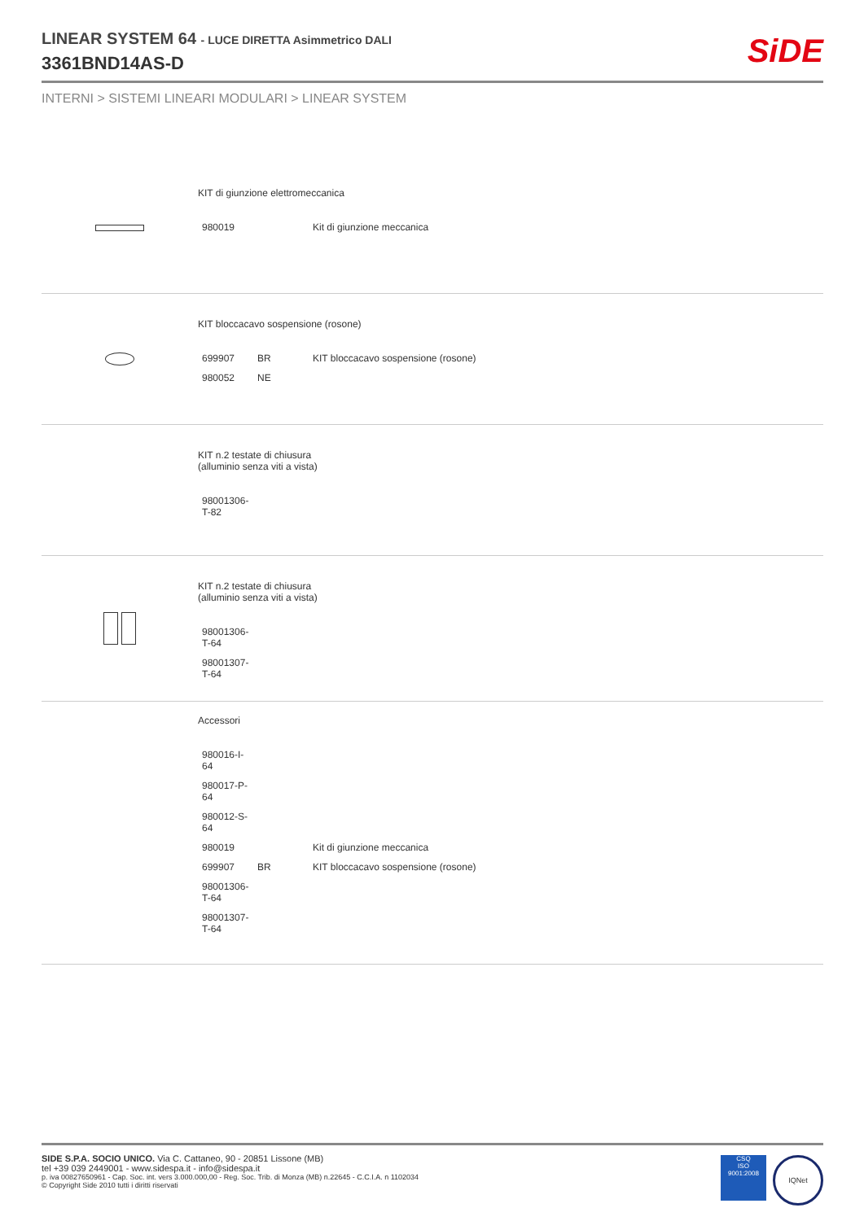LINEAR SYSTEM 64 - LUCE DIRETTA Asimmetrico DALI
3361BND14AS-D
SiDE
INTERNI > SISTEMI LINEARI MODULARI > LINEAR SYSTEM
KIT di giunzione elettromeccanica
| 980019 | | Kit di giunzione meccanica |
KIT bloccacavo sospensione (rosone)
| 699907 | BR | KIT bloccacavo sospensione (rosone) |
| 980052 | NE | |
KIT n.2 testate di chiusura
(alluminio senza viti a vista)
| 98001306-T-82 |
KIT n.2 testate di chiusura
(alluminio senza viti a vista)
| 98001306-T-64 |
| 98001307-T-64 |
Accessori
| 980016-I-64 | | |
| 980017-P-64 | | |
| 980012-S-64 | | |
| 980019 | | Kit di giunzione meccanica |
| 699907 | BR | KIT bloccacavo sospensione (rosone) |
| 98001306-T-64 | | |
| 98001307-T-64 | | |
SIDE S.P.A. SOCIO UNICO. Via C. Cattaneo, 90 - 20851 Lissone (MB)
tel +39 039 2449001 - www.sidespa.it - info@sidespa.it
p. iva 00827650961 - Cap. Soc. int. vers 3.000.000,00 - Reg. Soc. Trib. di Monza (MB) n.22645 - C.C.I.A. n 1102034
© Copyright Side 2010 tutti i diritti riservati
CSQ
ISO
9001:2008
IQNet